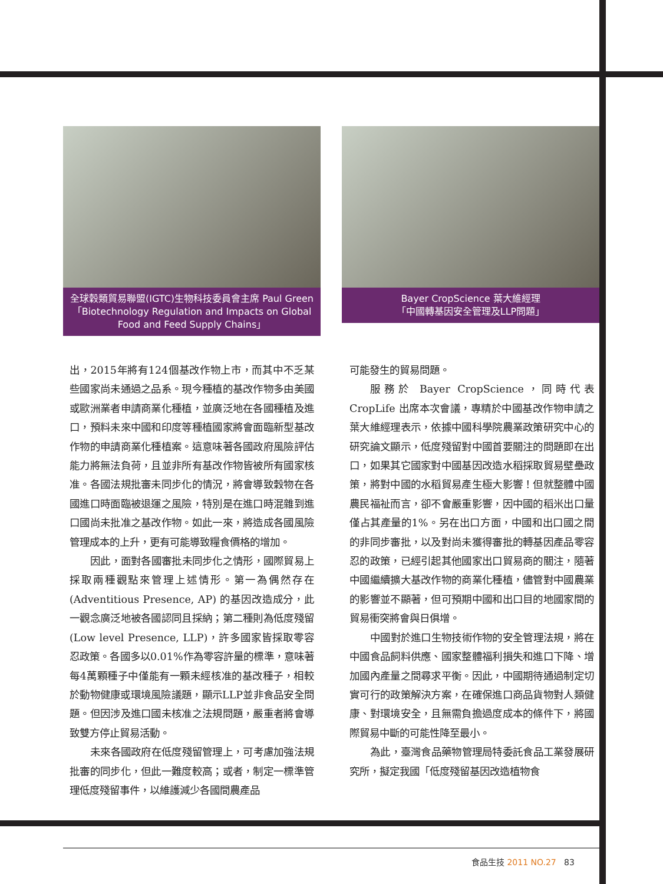全球穀類貿易聯盟(IGTC)生物科技委員會主席 Paul Green
「Biotechnology Regulation and Impacts on Global Food and Feed Supply Chains」
Bayer CropScience 葉大維經理
「中國轉基因安全管理及LLP問題」
出，2015年將有124個基改作物上市，而其中不乏某些國家尚未通過之品系。現今種植的基改作物多由美國或歐洲業者申請商業化種植，並廣泛地在各國種植及進口，預料未來中國和印度等種植國家將會面臨新型基改作物的申請商業化種植案。這意味著各國政府風險評估能力將無法負荷，且並非所有基改作物皆被所有國家核准。各國法規批審未同步化的情況，將會導致穀物在各國進口時面臨被退運之風險，特別是在進口時混雜到進口國尚未批准之基改作物。如此一來，將造成各國風險管理成本的上升，更有可能導致糧食價格的增加。
因此，面對各國審批未同步化之情形，國際貿易上採取兩種觀點來管理上述情形。第一為偶然存在 (Adventitious Presence, AP) 的基因改造成分，此一觀念廣泛地被各國認同且採納；第二種則為低度殘留 (Low level Presence, LLP)，許多國家皆採取零容忍政策。各國多以0.01%作為零容許量的標準，意味著每4萬顆種子中僅能有一顆未經核准的基改種子，相較於動物健康或環境風險議題，顯示LLP並非食品安全問題。但因涉及進口國未核准之法規問題，嚴重者將會導致雙方停止貿易活動。
未來各國政府在低度殘留管理上，可考慮加強法規批審的同步化，但此一難度較高；或者，制定一標準管理低度殘留事件，以維護減少各國間農產品
可能發生的貿易問題。
服務於 Bayer CropScience，同時代表 CropLife 出席本次會議，專精於中國基改作物申請之葉大維經理表示，依據中國科學院農業政策研究中心的研究論文顯示，低度殘留對中國首要關注的問題即在出口，如果其它國家對中國基因改造水稻採取貿易壁壘政策，將對中國的水稻貿易產生極大影響！但就整體中國農民福祉而言，卻不會嚴重影響，因中國的稻米出口量僅占其產量的1%。另在出口方面，中國和出口國之間的非同步審批，以及對尚未獲得審批的轉基因產品零容忍的政策，已經引起其他國家出口貿易商的關注，隨著中國繼續擴大基改作物的商業化種植，儘管對中國農業的影響並不顯著，但可預期中國和出口目的地國家間的貿易衝突將會與日俱增。
中國對於進口生物技術作物的安全管理法規，將在中國食品飼料供應、國家整體福利損失和進口下降、增加國內產量之間尋求平衡。因此，中國期待通過制定切實可行的政策解決方案，在確保進口商品貨物對人類健康、對環境安全，且無需負擔過度成本的條件下，將國際貿易中斷的可能性降至最小。
為此，臺灣食品藥物管理局特委託食品工業發展研究所，擬定我國「低度殘留基因改造植物食
食品生技 2011 NO.27 83